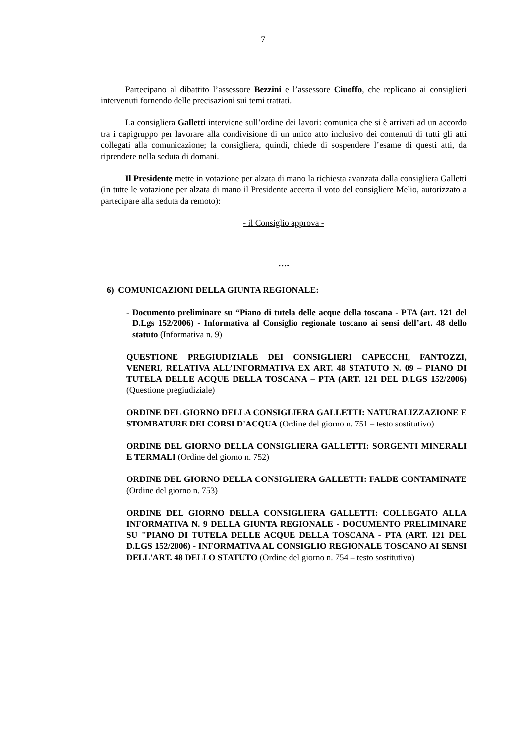7
Partecipano al dibattito l’assessore Bezzini e l’assessore Ciuoffo, che replicano ai consiglieri intervenuti fornendo delle precisazioni sui temi trattati.
La consigliera Galletti interviene sull’ordine dei lavori: comunica che si è arrivati ad un accordo tra i capigruppo per lavorare alla condivisione di un unico atto inclusivo dei contenuti di tutti gli atti collegati alla comunicazione; la consigliera, quindi, chiede di sospendere l’esame di questi atti, da riprendere nella seduta di domani.
Il Presidente mette in votazione per alzata di mano la richiesta avanzata dalla consigliera Galletti (in tutte le votazione per alzata di mano il Presidente accerta il voto del consigliere Melio, autorizzato a partecipare alla seduta da remoto):
- il Consiglio approva -
….
6) COMUNICAZIONI DELLA GIUNTA REGIONALE:
- Documento preliminare su “Piano di tutela delle acque della toscana - PTA (art. 121 del D.Lgs 152/2006) - Informativa al Consiglio regionale toscano ai sensi dell’art. 48 dello statuto (Informativa n. 9)
QUESTIONE PREGIUDIZIALE DEI CONSIGLIERI CAPECCHI, FANTOZZI, VENERI, RELATIVA ALL’INFORMATIVA EX ART. 48 STATUTO N. 09 – PIANO DI TUTELA DELLE ACQUE DELLA TOSCANA – PTA (ART. 121 DEL D.LGS 152/2006) (Questione pregiudiziale)
ORDINE DEL GIORNO DELLA CONSIGLIERA GALLETTI: NATURALIZZAZIONE E STOMBATURE DEI CORSI D'ACQUA (Ordine del giorno n. 751 – testo sostitutivo)
ORDINE DEL GIORNO DELLA CONSIGLIERA GALLETTI: SORGENTI MINERALI E TERMALI (Ordine del giorno n. 752)
ORDINE DEL GIORNO DELLA CONSIGLIERA GALLETTI: FALDE CONTAMINATE (Ordine del giorno n. 753)
ORDINE DEL GIORNO DELLA CONSIGLIERA GALLETTI: COLLEGATO ALLA INFORMATIVA N. 9 DELLA GIUNTA REGIONALE - DOCUMENTO PRELIMINARE SU "PIANO DI TUTELA DELLE ACQUE DELLA TOSCANA - PTA (ART. 121 DEL D.LGS 152/2006) - INFORMATIVA AL CONSIGLIO REGIONALE TOSCANO AI SENSI DELL'ART. 48 DELLO STATUTO (Ordine del giorno n. 754 – testo sostitutivo)